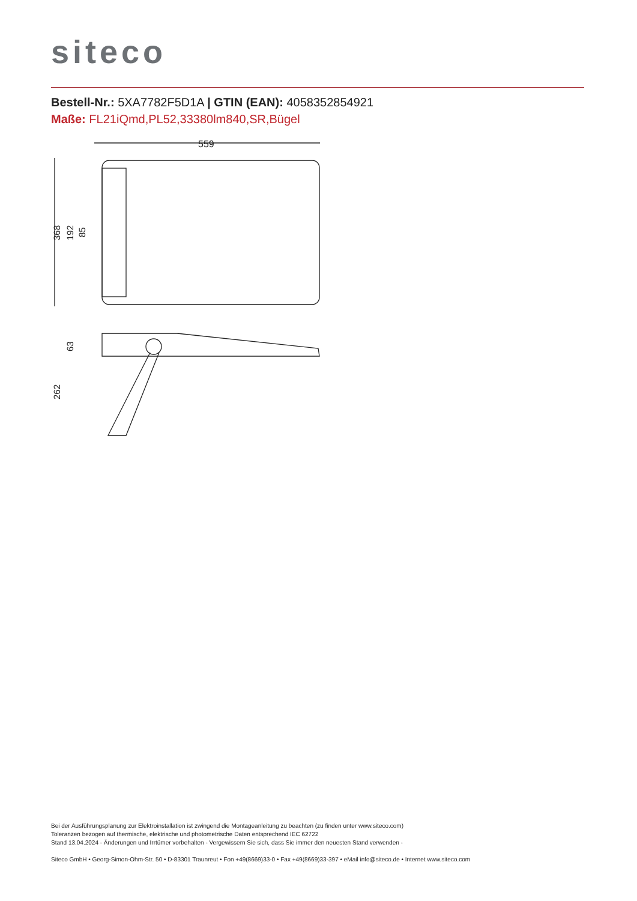siteco
Bestell-Nr.: 5XA7782F5D1A | GTIN (EAN): 4058352854921
Maße: FL21iQmd,PL52,33380lm840,SR,Bügel
559
368
192
85
262
63
Bei der Ausführungsplanung zur Elektroinstallation ist zwingend die Montageanleitung zu beachten (zu finden unter www.siteco.com)
Toleranzen bezogen auf thermische, elektrische und photometrische Daten entsprechend IEC 62722
Stand 13.04.2024 - Änderungen und Irrtümer vorbehalten - Vergewissern Sie sich, dass Sie immer den neuesten Stand verwenden -
Siteco GmbH • Georg-Simon-Ohm-Str. 50 • D-83301 Traunreut • Fon +49(8669)33-0 • Fax +49(8669)33-397 • eMail info@siteco.de • Internet www.siteco.com